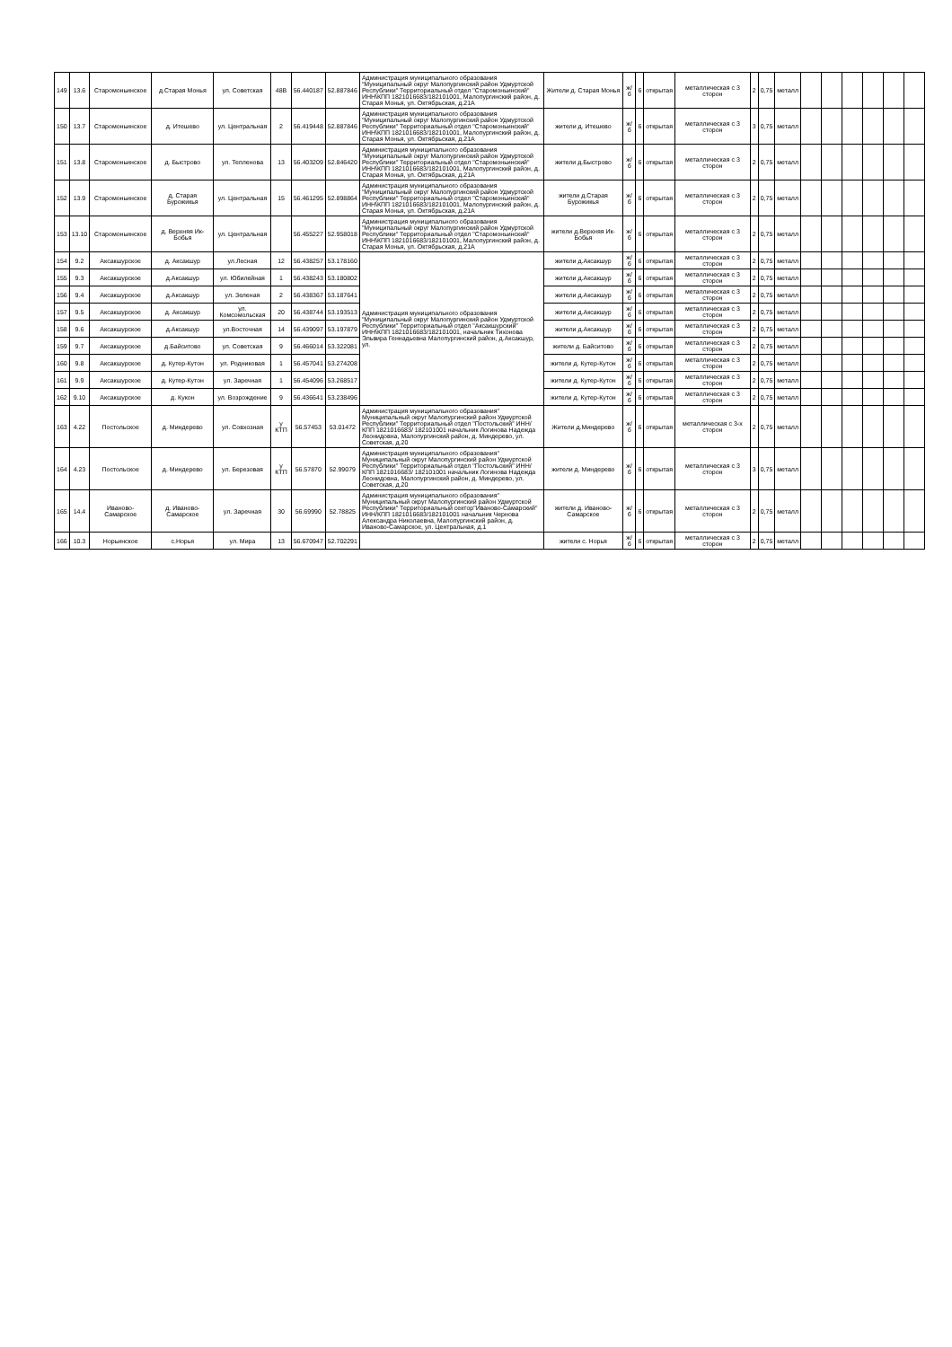| 149 | 13.6 | Старомоньинское | д.Старая Монья | ул. Советская | 48В | 56.440187 | 52.887846 | Администрация муниципального образования "Муниципальный округ Малопургинский район Удмуртской Республики" Территориальный отдел "Старомоньинский" ИНН\КПП 1821016683/182101001, Малопургинский район, д. Старая Монья, ул. Октябрьская, д.21А | Жители д. Старая Монья | ж/б | 6 | открытая | металлическая с 3 сторон | 2 | 0,75 | металл | | | | | | |
| 150 | 13.7 | Старомоньинское | д. Итешево | ул. Центральная | 2 | 56.419448 | 52.887846 | Администрация муниципального образования "Муниципальный округ Малопургинский район Удмуртской Республики" Территориальный отдел "Старомоньинский" ИНН\КПП 1821016683/182101001, Малопургинский район, д. Старая Монья, ул. Октябрьская, д.21А | жители д. Итешево | ж/б | 6 | открытая | металлическая с 3 сторон | 3 | 0,75 | металл | | | | | | |
| 151 | 13.8 | Старомоньинское | д. Быстрово | ул. Тепленова | 13 | 56.403209 | 52.846420 | Администрация муниципального образования "Муниципальный округ Малопургинский район Удмуртской Республики" Территориальный отдел "Старомоньинский" ИНН\КПП 1821016683/182101001, Малопургинский район, д. Старая Монья, ул. Октябрьская, д.21А | жители д.Быстрово | ж/б | 6 | открытая | металлическая с 3 сторон | 2 | 0,75 | металл | | | | | | |
| 152 | 13.9 | Старомоньинское | д. Старая Бурожикья | ул. Центральная | 15 | 56.461295 | 52.898864 | Администрация муниципального образования "Муниципальный округ Малопургинский район Удмуртской Республики" Территориальный отдел "Старомоньинский" ИНН\КПП 1821016683/182101001, Малопургинский район, д. Старая Монья, ул. Октябрьская, д.21А | жители д.Старая Бурожикья | ж/б | 6 | открытая | металлическая с 3 сторон | 2 | 0,75 | металл | | | | | | |
| 153 | 13.10 | Старомоньинское | д. Верхняя Ик-Бобья | ул. Центральная | | 56.455227 | 52.958018 | Администрация муниципального образования "Муниципальный округ Малопургинский район Удмуртской Республики" Территориальный отдел "Старомоньинский" ИНН\КПП 1821016683/182101001, Малопургинский район, д. Старая Монья, ул. Октябрьская, д.21А | жители д.Верхняя Ик-Бобья | ж/б | 6 | открытая | металлическая с 3 сторон | 2 | 0,75 | металл | | | | | | |
| 154 | 9.2 | Аксакшурское | д. Аксакшур | ул.Лесная | 12 | 56.438257 | 53.178160 | Администрация муниципального образования "Муниципальный округ Малопургинский район Удмуртской Республики" Территориальный отдел "Аксакшурский" ИНН\КПП 1821016683/182101001, начальник Тихонова Эльвира Геннадьевна Малопургинский район, д.Аксакшур, ул. | жители д.Аксакшур | ж/б | 6 | открытая | металлическая с 3 сторон | 2 | 0,75 | металл | | | | | | |
| 155 | 9.3 | Аксакшурское | д.Аксакшур | ул. Юбилейная | 1 | 56.438243 | 53.180802 | | жители д.Аксакшур | ж/б | 6 | открытая | металлическая с 3 сторон | 2 | 0,75 | металл | | | | | | |
| 156 | 9.4 | Аксакшурское | д.Аксакшур | ул. Зеленая | 2 | 56.438367 | 53.187641 | | жители д.Аксакшур | ж/б | 6 | открытая | металлическая с 3 сторон | 2 | 0,75 | металл | | | | | | |
| 157 | 9.5 | Аксакшурское | д. Аксакшур | ул. Комсомольская | 20 | 56.438744 | 53.193513 | | жители д.Аксакшур | ж/б | 6 | открытая | металлическая с 3 сторон | 2 | 0,75 | металл | | | | | | |
| 158 | 9.6 | Аксакшурское | д.Аксакшур | ул.Восточная | 14 | 56.439097 | 53.197879 | | жители д.Аксакшур | ж/б | 6 | открытая | металлическая с 3 сторон | 2 | 0,75 | металл | | | | | | |
| 159 | 9.7 | Аксакшурское | д.Байситово | ул. Советская | 9 | 56.466014 | 53.322081 | | жители д. Байситово | ж/б | 6 | открытая | металлическая с 3 сторон | 2 | 0,75 | металл | | | | | | |
| 160 | 9.8 | Аксакшурское | д. Кутер-Кутон | ул. Родниковая | 1 | 56.457041 | 53.274208 | | жители д. Кутер-Кутон | ж/б | 6 | открытая | металлическая с 3 сторон | 2 | 0,75 | металл | | | | | | |
| 161 | 9.9 | Аксакшурское | д. Кутер-Кутон | ул. Заречная | 1 | 56.454096 | 53.268517 | | жители д. Кутер-Кутон | ж/б | 6 | открытая | металлическая с 3 сторон | 2 | 0,75 | металл | | | | | | |
| 162 | 9.10 | Аксакшурское | д. Кукон | ул. Возрождение | 9 | 56.436641 | 53.238496 | | жители д. Кутер-Кутон | ж/б | 6 | открытая | металлическая с 3 сторон | 2 | 0,75 | металл | | | | | | |
| 163 | 4.22 | Постольское | д. Миндерево | ул. Совхозная | у КТП | 56.57453 | 53.01472 | Администрация муниципального образования" Муниципальный округ Малопургинский район Удмуртской Республики" Территориальный отдел "Постольский" ИНН/КПП 1821016683/ 182101001 начальник Логинова Надежда Леонидовна, Малопургинский район, д. Миндерево, ул. Советская, д.20 | Жители д.Миндерево | ж/б | 6 | открытая | металлическая с 3-х сторон | 2 | 0,75 | металл | | | | | | |
| 164 | 4.23 | Постольское | д. Миндерево | ул. Березовая | у КТП | 56.57870 | 52.99079 | Администрация муниципального образования" Муниципальный округ Малопургинский район Удмуртской Республики" Территориальный отдел "Постольский" ИНН/КПП 1821016683/ 182101001 начальник Логинова Надежда Леонидовна, Малопургинский район, д. Миндерево, ул. Советская, д.20 | жители д. Миндерево | ж/б | 6 | открытая | металлическая с 3 сторон | 3 | 0,75 | металл | | | | | | |
| 165 | 14.4 | Иваново-Самарское | д. Иваново-Самарское | ул. Заречная | 30 | 56.69990 | 52.78825 | Администрация муниципального образования" Муниципальный округ Малопургинский район Удмуртской Республики" Территориальный сектор"Иваново-Самарский" ИНН/КПП 1821016683/182101001 начальник Чернова Александра Николаевна, Малопургинский район, д. Иваново-Самарское, ул. Центральная, д.1 | жители д. Иваново-Самарское | ж/б | 6 | открытая | металлическая с 3 сторон | 2 | 0,75 | металл | | | | | | |
| 166 | 10.3 | Норьинское | с.Норья | ул. Мира | 13 | 56.670947 | 52.702291 | | жители с. Норья | ж/б | 6 | открытая | металлическая с 3 сторон | 2 | 0,75 | металл | | | | | | |